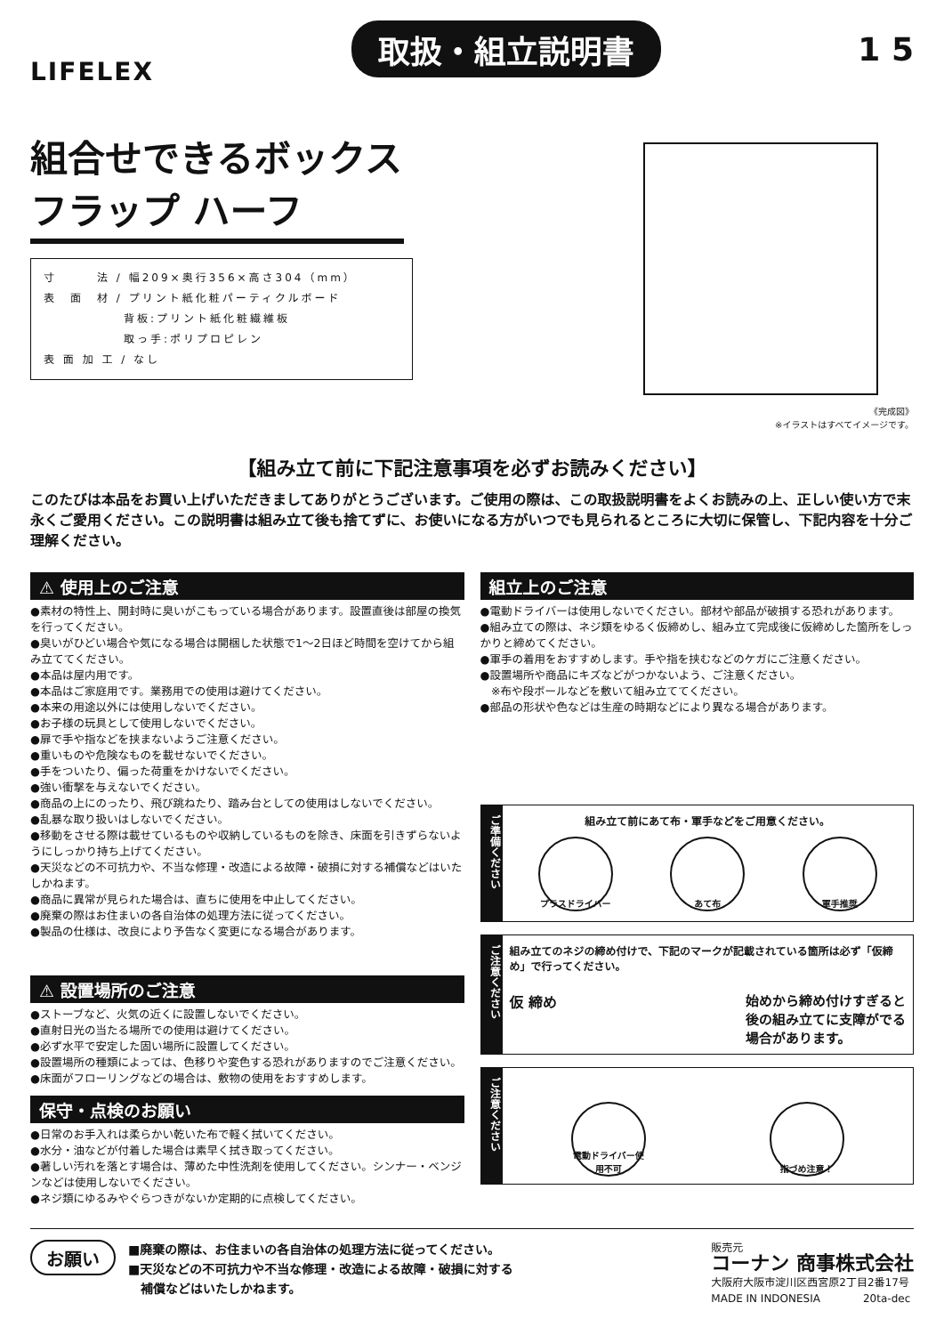LIFELEX
取扱・組立説明書
1 5
組合せできるボックス
フラップ ハーフ
寸　　　法 / 幅209×奥行356×高さ304（mm）
表　面　材 / プリント紙化粧パーティクルボード
　　　　　　背板:プリント紙化粧繊維板
　　　　　　取っ手:ポリプロピレン
表 面 加 工 / なし
《完成図》
※イラストはすべてイメージです。
【組み立て前に下記注意事項を必ずお読みください】
このたびは本品をお買い上げいただきましてありがとうございます。ご使用の際は、この取扱説明書をよくお読みの上、正しい使い方で末永くご愛用ください。この説明書は組み立て後も捨てずに、お使いになる方がいつでも見られるところに大切に保管し、下記内容を十分ご理解ください。
⚠ 使用上のご注意
●素材の特性上、開封時に臭いがこもっている場合があります。設置直後は部屋の換気を行ってください。
●臭いがひどい場合や気になる場合は開梱した状態で1〜2日ほど時間を空けてから組み立ててください。
●本品は屋内用です。
●本品はご家庭用です。業務用での使用は避けてください。
●本来の用途以外には使用しないでください。
●お子様の玩具として使用しないでください。
●扉で手や指などを挟まないようご注意ください。
●重いものや危険なものを載せないでください。
●手をついたり、偏った荷重をかけないでください。
●強い衝撃を与えないでください。
●商品の上にのったり、飛び跳ねたり、踏み台としての使用はしないでください。
●乱暴な取り扱いはしないでください。
●移動をさせる際は載せているものや収納しているものを除き、床面を引きずらないようにしっかり持ち上げてください。
●天災などの不可抗力や、不当な修理・改造による故障・破損に対する補償などはいたしかねます。
●商品に異常が見られた場合は、直ちに使用を中止してください。
●廃棄の際はお住まいの各自治体の処理方法に従ってください。
●製品の仕様は、改良により予告なく変更になる場合があります。
⚠ 設置場所のご注意
●ストーブなど、火気の近くに設置しないでください。
●直射日光の当たる場所での使用は避けてください。
●必ず水平で安定した固い場所に設置してください。
●設置場所の種類によっては、色移りや変色する恐れがありますのでご注意ください。
●床面がフローリングなどの場合は、敷物の使用をおすすめします。
保守・点検のお願い
●日常のお手入れは柔らかい乾いた布で軽く拭いてください。
●水分・油などが付着した場合は素早く拭き取ってください。
●著しい汚れを落とす場合は、薄めた中性洗剤を使用してください。シンナー・ベンジンなどは使用しないでください。
●ネジ類にゆるみやぐらつきがないか定期的に点検してください。
組立上のご注意
●電動ドライバーは使用しないでください。部材や部品が破損する恐れがあります。
●組み立ての際は、ネジ類をゆるく仮締めし、組み立て完成後に仮締めした箇所をしっかりと締めてください。
●軍手の着用をおすすめします。手や指を挟むなどのケガにご注意ください。
●設置場所や商品にキズなどがつかないよう、ご注意ください。
　※布や段ボールなどを敷いて組み立ててください。
●部品の形状や色などは生産の時期などにより異なる場合があります。
ご準備ください
組み立て前にあて布・軍手などをご用意ください。
プラスドライバー あて布 軍手推奨
ご注意ください
組み立てのネジの締め付けで、下記のマークが記載されている箇所は必ず「仮締め」で行ってください。
仮 締め 始めから締め付けすぎると
後の組み立てに支障がでる
場合があります。
ご注意ください
電動ドライバー使用不可
指づめ注意！
お願い
■廃棄の際は、お住まいの各自治体の処理方法に従ってください。
■天災などの不可抗力や不当な修理・改造による故障・破損に対する
　補償などはいたしかねます。
販売元
コーナン 商事株式会社
大阪府大阪市淀川区西宮原2丁目2番17号
MADE IN INDONESIA　　　　20ta-dec